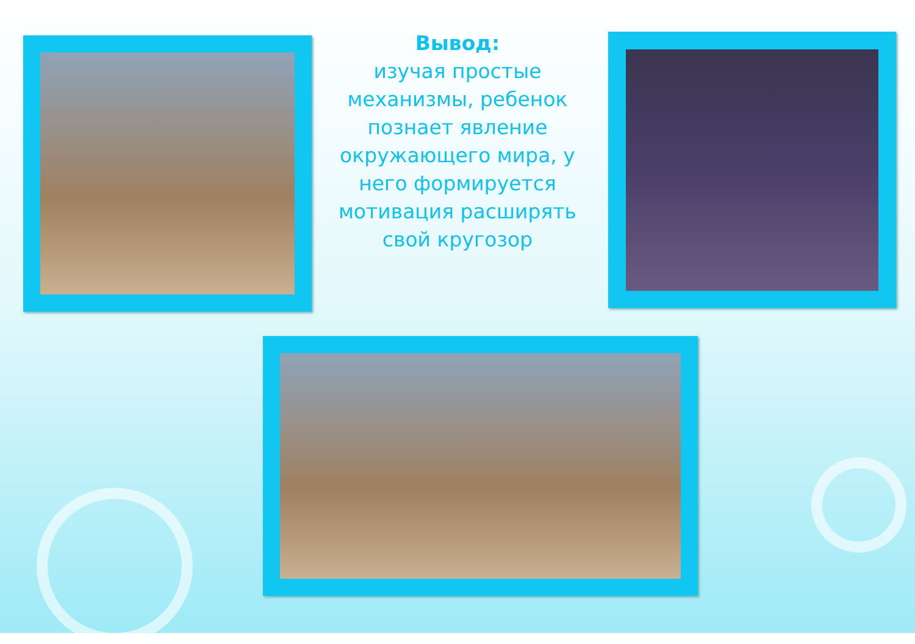Вывод:
изучая простые механизмы, ребенок познает явление окружающего мира, у него формируется мотивация расширять свой кругозор